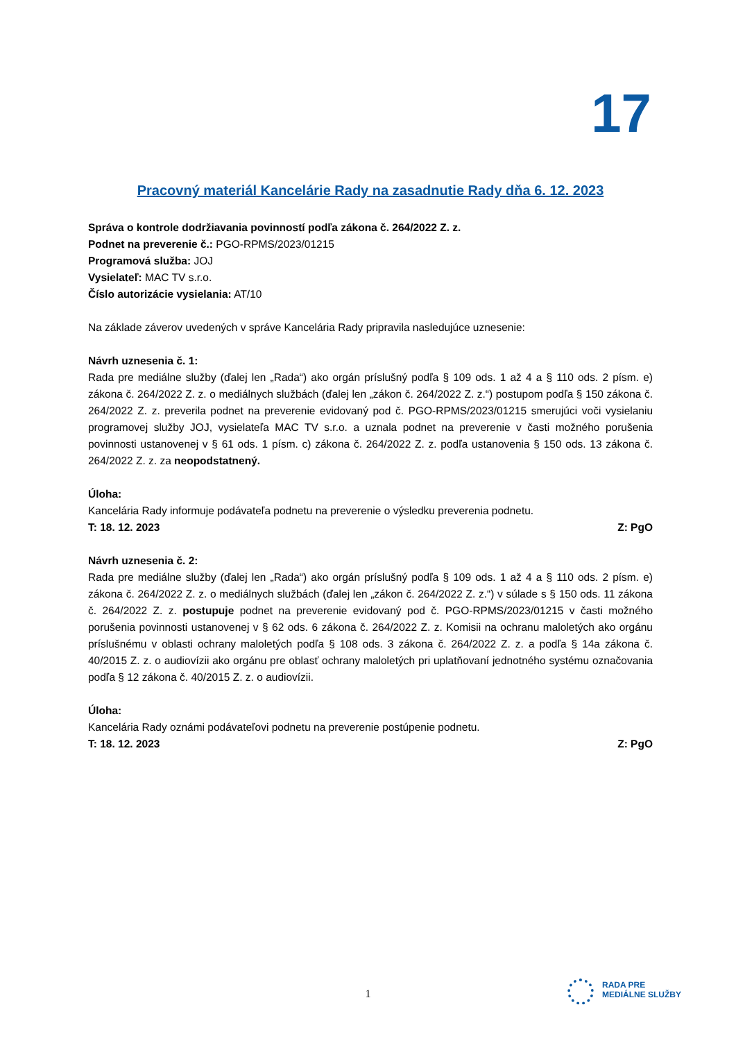17
Pracovný materiál Kancelárie Rady na zasadnutie Rady dňa 6. 12. 2023
Správa o kontrole dodržiavania povinností podľa zákona č. 264/2022 Z. z.
Podnet na preverenie č.: PGO-RPMS/2023/01215
Programová služba: JOJ
Vysielateľ: MAC TV s.r.o.
Číslo autorizácie vysielania: AT/10
Na základe záverov uvedených v správe Kancelária Rady pripravila nasledujúce uznesenie:
Návrh uznesenia č. 1:
Rada pre mediálne služby (ďalej len „Rada“) ako orgán príslušný podľa § 109 ods. 1 až 4 a § 110 ods. 2 písm. e) zákona č. 264/2022 Z. z. o mediálnych službách (ďalej len „zákon č. 264/2022 Z. z.“) postupom podľa § 150 zákona č. 264/2022 Z. z. preverila podnet na preverenie evidovaný pod č. PGO-RPMS/2023/01215 smerujúci voči vysielaniu programovej služby JOJ, vysielateľa MAC TV s.r.o. a uznala podnet na preverenie v časti možného porušenia povinnosti ustanovenej v § 61 ods. 1 písm. c) zákona č. 264/2022 Z. z. podľa ustanovenia § 150 ods. 13 zákona č. 264/2022 Z. z. za neopodstatnený.
Úloha:
Kancelária Rady informuje podávateľa podnetu na preverenie o výsledku preverenia podnetu.
T: 18. 12. 2023 Z: PgO
Návrh uznesenia č. 2:
Rada pre mediálne služby (ďalej len „Rada“) ako orgán príslušný podľa § 109 ods. 1 až 4 a § 110 ods. 2 písm. e) zákona č. 264/2022 Z. z. o mediálnych službách (ďalej len „zákon č. 264/2022 Z. z.“) v súlade s § 150 ods. 11 zákona č. 264/2022 Z. z. postupuje podnet na preverenie evidovaný pod č. PGO-RPMS/2023/01215 v časti možného porušenia povinnosti ustanovenej v § 62 ods. 6 zákona č. 264/2022 Z. z. Komisii na ochranu maloletých ako orgánu príslušnému v oblasti ochrany maloletých podľa § 108 ods. 3 zákona č. 264/2022 Z. z. a podľa § 14a zákona č. 40/2015 Z. z. o audiovízii ako orgánu pre oblasť ochrany maloletých pri uplatňovaní jednotného systému označovania podľa § 12 zákona č. 40/2015 Z. z. o audiovízii.
Úloha:
Kancelária Rady oznámi podávateľovi podnetu na preverenie postúpenie podnetu.
T: 18. 12. 2023 Z: PgO
1
RADA PRE
MEDIÁLNE SLUŽBY